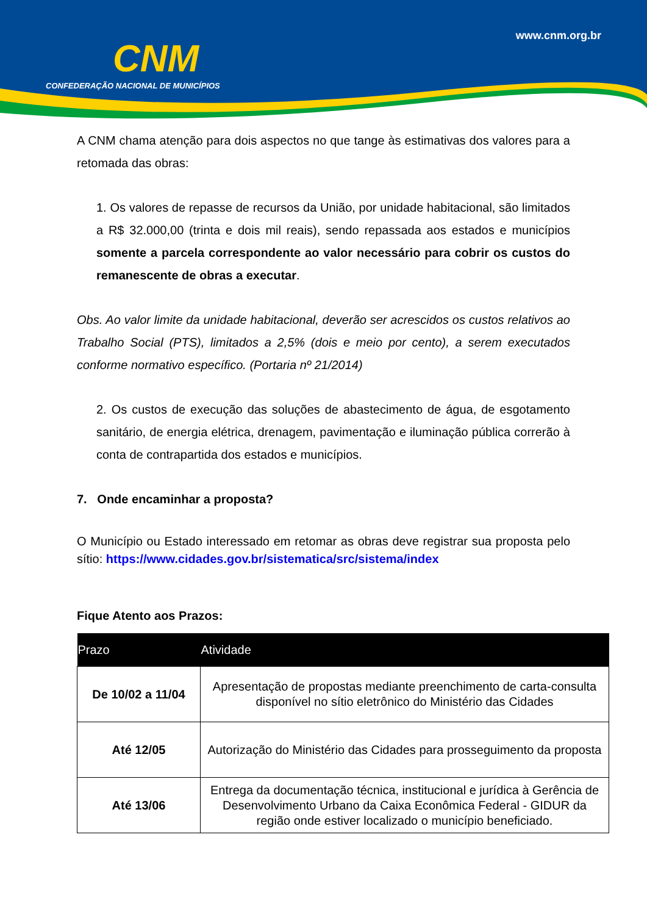CNM
CONFEDERAÇÃO NACIONAL DE MUNICÍPIOS
www.cnm.org.br
A CNM chama atenção para dois aspectos no que tange às estimativas dos valores para a retomada das obras:
1. Os valores de repasse de recursos da União, por unidade habitacional, são limitados a R$ 32.000,00 (trinta e dois mil reais), sendo repassada aos estados e municípios somente a parcela correspondente ao valor necessário para cobrir os custos do remanescente de obras a executar.
Obs. Ao valor limite da unidade habitacional, deverão ser acrescidos os custos relativos ao Trabalho Social (PTS), limitados a 2,5% (dois e meio por cento), a serem executados conforme normativo específico. (Portaria nº 21/2014)
2. Os custos de execução das soluções de abastecimento de água, de esgotamento sanitário, de energia elétrica, drenagem, pavimentação e iluminação pública correrão à conta de contrapartida dos estados e municípios.
7. Onde encaminhar a proposta?
O Município ou Estado interessado em retomar as obras deve registrar sua proposta pelo sítio: https://www.cidades.gov.br/sistematica/src/sistema/index
Fique Atento aos Prazos:
| Prazo | Atividade |
| --- | --- |
| De 10/02 a 11/04 | Apresentação de propostas mediante preenchimento de carta-consulta disponível no sítio eletrônico do Ministério das Cidades |
| Até 12/05 | Autorização do Ministério das Cidades para prosseguimento da proposta |
| Até 13/06 | Entrega da documentação técnica, institucional e jurídica à Gerência de Desenvolvimento Urbano da Caixa Econômica Federal - GIDUR da região onde estiver localizado o município beneficiado. |